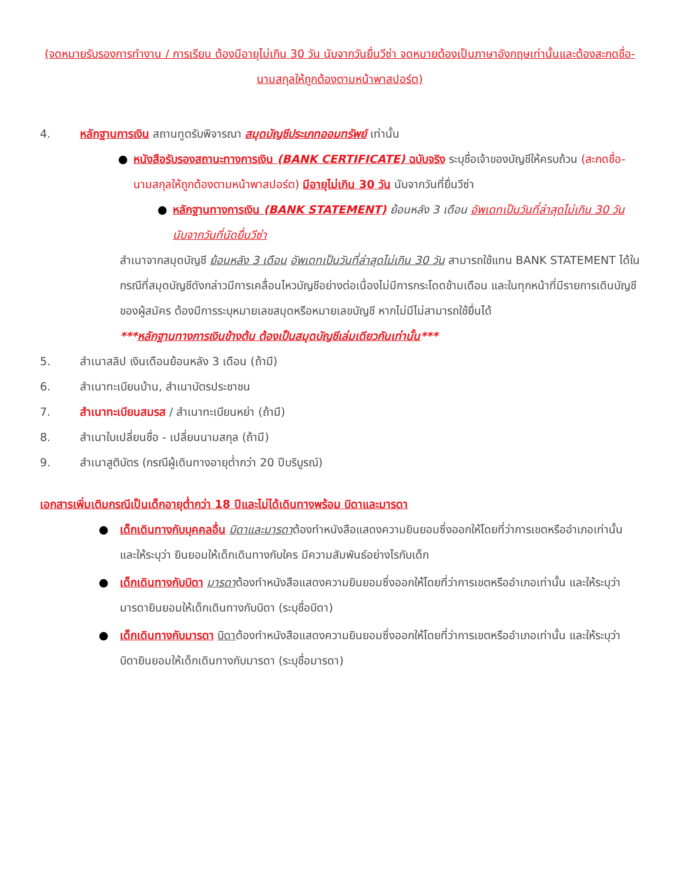(จดหมายรับรองการทำงาน / การเรียน ต้องมีอายุไม่เกิน 30 วัน นับจากวันยื่นวีซ่า จดหมายต้องเป็นภาษาอังกฤษเท่านั้นและต้องสะกดชื่อ-นามสกุลให้ถูกต้องตามหน้าพาสปอร์ต)
4. หลักฐานการเงิน สถานทูตรับพิจารณา สมุดบัญชีประเภทออมทรัพย์ เท่านั้น
● หนังสือรับรองสถานะทางการเงิน (BANK CERTIFICATE) ฉบับจริง ระบุชื่อเจ้าของบัญชีให้ครบถ้วน (สะกดชื่อ-นามสกุลให้ถูกต้องตามหน้าพาสปอร์ต) มีอายุไม่เกิน 30 วัน นับจากวันที่ยื่นวีซ่า
● หลักฐานทางการเงิน (BANK STATEMENT) ย้อนหลัง 3 เดือน อัพเดทเป็นวันที่ล่าสุดไม่เกิน 30 วัน นับจากวันที่นัดยื่นวีซ่า
สำเนาจากสมุดบัญชี ย้อนหลัง 3 เดือน อัพเดทเป็นวันที่ล่าสุดไม่เกิน 30 วัน สามารถใช้แทน BANK STATEMENT ได้ในกรณีที่สมุดบัญชีดังกล่าวมีการเคลื่อนไหวบัญชีอย่างต่อเนื่องไม่มีการกระโดดข้ามเดือน และในทุกหน้าที่มีรายการเดินบัญชีของผู้สมัคร ต้องมีการระบุหมายเลขสมุดหรือหมายเลขบัญชี หากไม่มีไม่สามารถใช้ยื่นได้
***หลักฐานทางการเงินข้างต้น ต้องเป็นสมุดบัญชีเล่มเดียวกันเท่านั้น***
5. สำเนาสลิป เงินเดือนย้อนหลัง 3 เดือน (ถ้ามี)
6. สำเนาทะเบียนบ้าน, สำเนาบัตรประชาชน
7. สำเนาทะเบียนสมรส / สำเนาทะเบียนหย่า (ถ้ามี)
8. สำเนาใบเปลี่ยนชื่อ - เปลี่ยนนามสกุล (ถ้ามี)
9. สำเนาสูติบัตร (กรณีผู้เดินทางอายุต่ำกว่า 20 ปีบริบูรณ์)
เอกสารเพิ่มเติมกรณีเป็นเด็กอายุต่ำกว่า 18 ปีและไม่ได้เดินทางพร้อม บิดาและมารดา
● เด็กเดินทางกับบุคคลอื่น บิดาและมารดาต้องทำหนังสือแสดงความยินยอมซึ่งออกให้โดยที่ว่าการเขตหรืออำเภอเท่านั้น และให้ระบุว่า ยินยอมให้เด็กเดินทางกับใคร มีความสัมพันธ์อย่างไรกับเด็ก
● เด็กเดินทางกับบิดา มารดาต้องทำหนังสือแสดงความยินยอมซึ่งออกให้โดยที่ว่าการเขตหรืออำเภอเท่านั้น และให้ระบุว่า มารดายินยอมให้เด็กเดินทางกับบิดา (ระบุชื่อบิดา)
● เด็กเดินทางกับมารดา บิดาต้องทำหนังสือแสดงความยินยอมซึ่งออกให้โดยที่ว่าการเขตหรืออำเภอเท่านั้น และให้ระบุว่า บิดายินยอมให้เด็กเดินทางกับมารดา (ระบุชื่อมารดา)